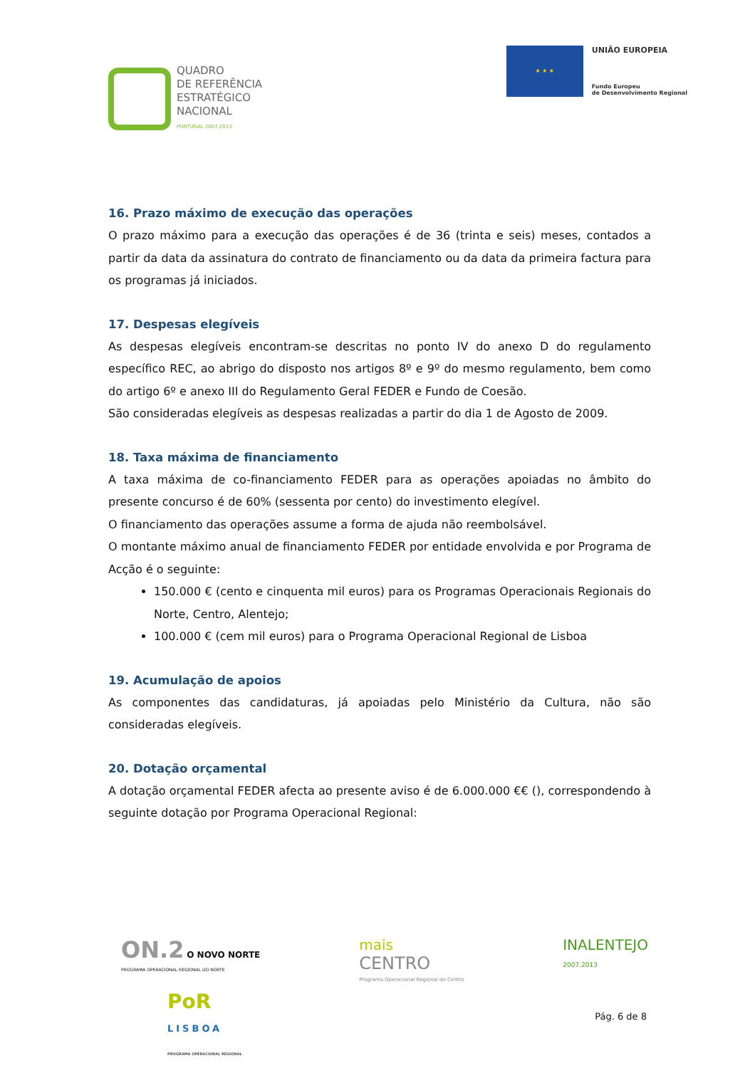QUADRO
DE REFERÊNCIA
ESTRATÉGICO
NACIONAL
PORTUGAL 2007.2013
★ ★ ★
UNIÃO EUROPEIA
Fundo Europeu
de Desenvolvimento Regional
16. Prazo máximo de execução das operações
O prazo máximo para a execução das operações é de 36 (trinta e seis) meses, contados a partir da data da assinatura do contrato de financiamento ou da data da primeira factura para os programas já iniciados.
17. Despesas elegíveis
As despesas elegíveis encontram-se descritas no ponto IV do anexo D do regulamento específico REC, ao abrigo do disposto nos artigos 8º e 9º do mesmo regulamento, bem como do artigo 6º e anexo III do Regulamento Geral FEDER e Fundo de Coesão.
São consideradas elegíveis as despesas realizadas a partir do dia 1 de Agosto de 2009.
18. Taxa máxima de financiamento
A taxa máxima de co-financiamento FEDER para as operações apoiadas no âmbito do presente concurso é de 60% (sessenta por cento) do investimento elegível.
O financiamento das operações assume a forma de ajuda não reembolsável.
O montante máximo anual de financiamento FEDER por entidade envolvida e por Programa de Acção é o seguinte:
150.000 € (cento e cinquenta mil euros) para os Programas Operacionais Regionais do Norte, Centro, Alentejo;
100.000 € (cem mil euros) para o Programa Operacional Regional de Lisboa
19. Acumulação de apoios
As componentes das candidaturas, já apoiadas pelo Ministério da Cultura, não são consideradas elegíveis.
20. Dotação orçamental
A dotação orçamental FEDER afecta ao presente aviso é de 6.000.000 €€ (), correspondendo à seguinte dotação por Programa Operacional Regional:
ON.2 O NOVO NORTE
PROGRAMA OPERACIONAL REGIONAL DO NORTE
mais
CENTRO
Programa Operacional Regional do Centro
INALENTEJO
2007.2013
PoR
LISBOA
PROGRAMA OPERACIONAL REGIONAL
Pág. 6 de 8